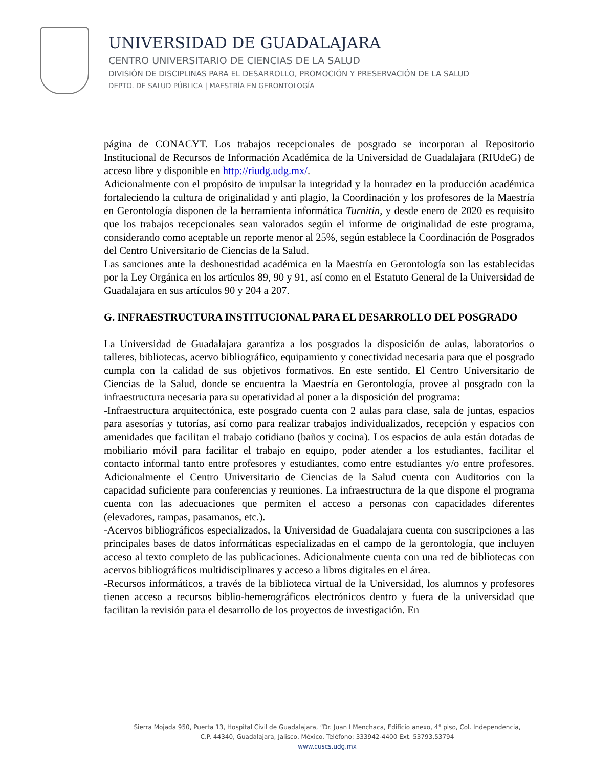UNIVERSIDAD DE GUADALAJARA
CENTRO UNIVERSITARIO DE CIENCIAS DE LA SALUD
DIVISIÓN DE DISCIPLINAS PARA EL DESARROLLO, PROMOCIÓN Y PRESERVACIÓN DE LA SALUD
DEPTO. DE SALUD PÚBLICA | MAESTRÍA EN GERONTOLOGÍA
página de CONACYT. Los trabajos recepcionales de posgrado se incorporan al Repositorio Institucional de Recursos de Información Académica de la Universidad de Guadalajara (RIUdeG) de acceso libre y disponible en http://riudg.udg.mx/.
Adicionalmente con el propósito de impulsar la integridad y la honradez en la producción académica fortaleciendo la cultura de originalidad y anti plagio, la Coordinación y los profesores de la Maestría en Gerontología disponen de la herramienta informática Turnitin, y desde enero de 2020 es requisito que los trabajos recepcionales sean valorados según el informe de originalidad de este programa, considerando como aceptable un reporte menor al 25%, según establece la Coordinación de Posgrados del Centro Universitario de Ciencias de la Salud.
Las sanciones ante la deshonestidad académica en la Maestría en Gerontología son las establecidas por la Ley Orgánica en los artículos 89, 90 y 91, así como en el Estatuto General de la Universidad de Guadalajara en sus artículos 90 y 204 a 207.
G. INFRAESTRUCTURA INSTITUCIONAL PARA EL DESARROLLO DEL POSGRADO
La Universidad de Guadalajara garantiza a los posgrados la disposición de aulas, laboratorios o talleres, bibliotecas, acervo bibliográfico, equipamiento y conectividad necesaria para que el posgrado cumpla con la calidad de sus objetivos formativos. En este sentido, El Centro Universitario de Ciencias de la Salud, donde se encuentra la Maestría en Gerontología, provee al posgrado con la infraestructura necesaria para su operatividad al poner a la disposición del programa:
-Infraestructura arquitectónica, este posgrado cuenta con 2 aulas para clase, sala de juntas, espacios para asesorías y tutorías, así como para realizar trabajos individualizados, recepción y espacios con amenidades que facilitan el trabajo cotidiano (baños y cocina). Los espacios de aula están dotadas de mobiliario móvil para facilitar el trabajo en equipo, poder atender a los estudiantes, facilitar el contacto informal tanto entre profesores y estudiantes, como entre estudiantes y/o entre profesores. Adicionalmente el Centro Universitario de Ciencias de la Salud cuenta con Auditorios con la capacidad suficiente para conferencias y reuniones. La infraestructura de la que dispone el programa cuenta con las adecuaciones que permiten el acceso a personas con capacidades diferentes (elevadores, rampas, pasamanos, etc.).
-Acervos bibliográficos especializados, la Universidad de Guadalajara cuenta con suscripciones a las principales bases de datos informáticas especializadas en el campo de la gerontología, que incluyen acceso al texto completo de las publicaciones. Adicionalmente cuenta con una red de bibliotecas con acervos bibliográficos multidisciplinares y acceso a libros digitales en el área.
-Recursos informáticos, a través de la biblioteca virtual de la Universidad, los alumnos y profesores tienen acceso a recursos biblio-hemerográficos electrónicos dentro y fuera de la universidad que facilitan la revisión para el desarrollo de los proyectos de investigación. En
Sierra Mojada 950, Puerta 13, Hospital Civil de Guadalajara, “Dr. Juan I Menchaca, Edificio anexo, 4° piso, Col. Independencia,
C.P. 44340, Guadalajara, Jalisco, México. Teléfono: 333942-4400 Ext. 53793,53794
www.cuscs.udg.mx